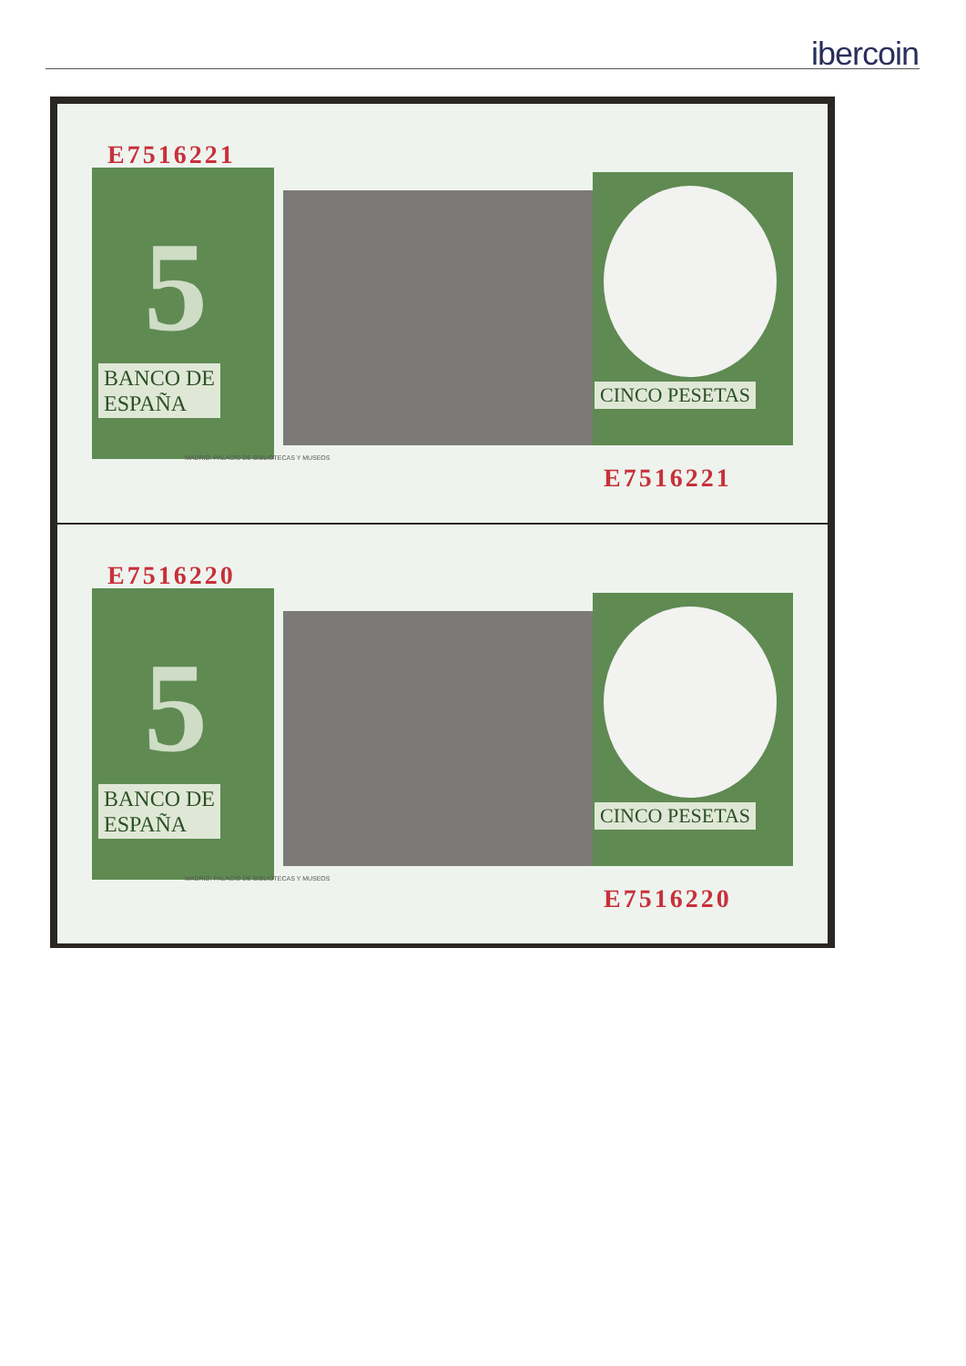ibercoin
E7516221
5
BANCO DE
ESPAÑA
CINCO PESETAS
MADRID: PALACIO DE BIBLIOTECAS Y MUSEOS
E7516221
E7516220
5
BANCO DE
ESPAÑA
CINCO PESETAS
MADRID: PALACIO DE BIBLIOTECAS Y MUSEOS
E7516220